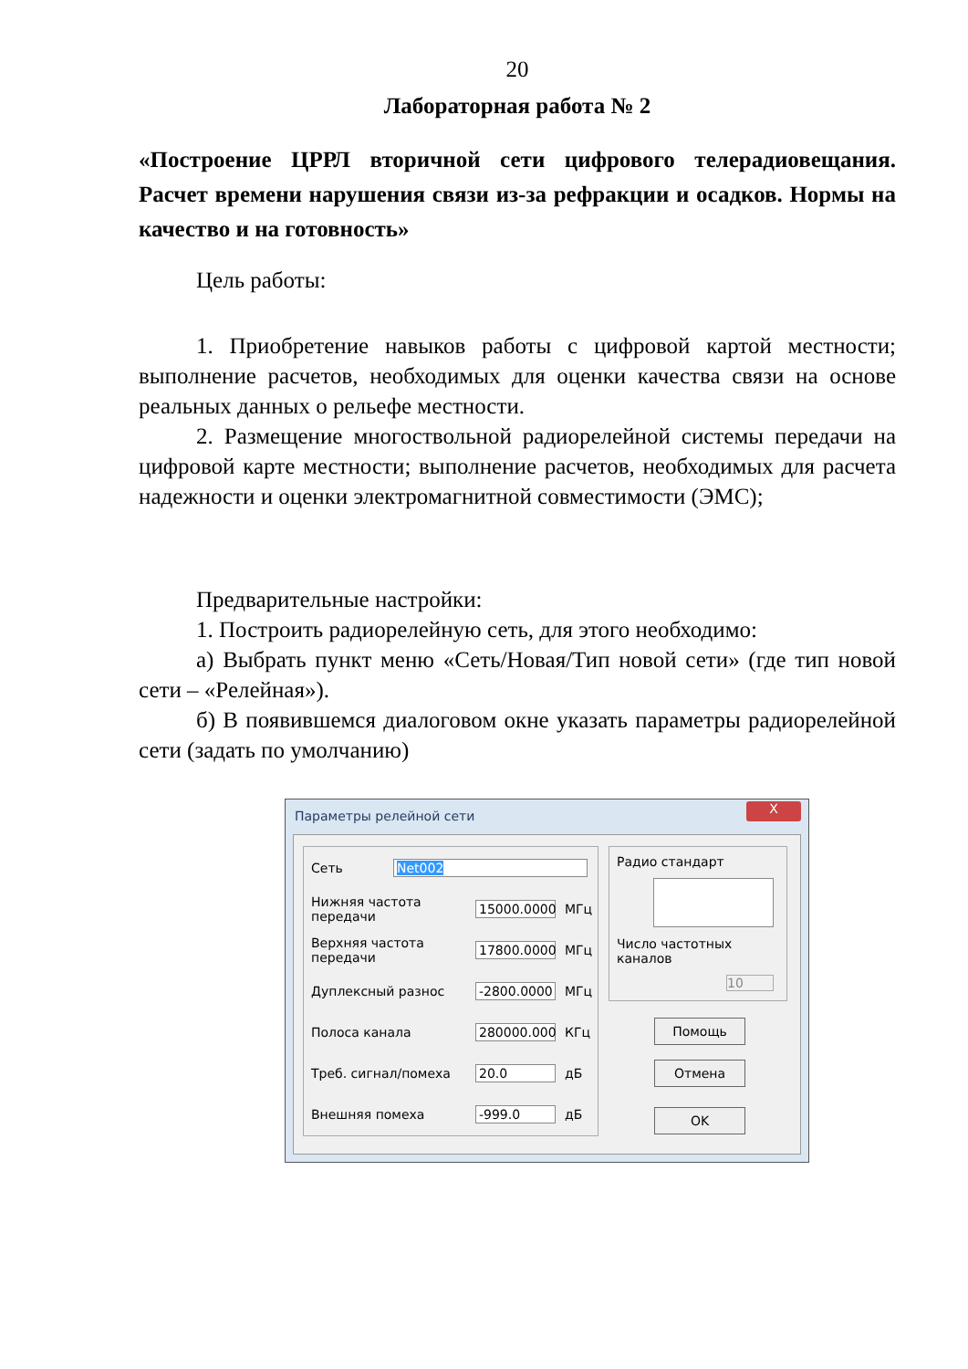20
Лабораторная работа № 2
«Построение ЦРРЛ вторичной сети цифрового телерадиовещания. Расчет времени нарушения связи из-за рефракции и осадков. Нормы на качество и на готовность»
Цель работы:
1. Приобретение навыков работы с цифровой картой местности; выполнение расчетов, необходимых для оценки качества связи на основе реальных данных о рельефе местности.
2. Размещение многоствольной радиорелейной системы передачи на цифровой карте местности; выполнение расчетов, необходимых для расчета надежности и оценки электромагнитной совместимости (ЭМС);
Предварительные настройки:
1. Построить радиорелейную сеть, для этого необходимо:
а) Выбрать пункт меню «Сеть/Новая/Тип новой сети» (где тип новой сети – «Релейная»).
б) В появившемся диалоговом окне указать параметры радиорелейной сети (задать по умолчанию)
Параметры релейной сети
X
Сеть Net002
Нижняя частота передачи 15000.0000 МГц
Верхняя частота передачи 17800.0000 МГц
Дуплексный разнос -2800.0000 МГц
Полоса канала 280000.000 КГц
Треб. сигнал/помеха 20.0 дБ
Внешняя помеха -999.0 дБ
Радио стандарт
Число частотных каналов
10
Помощь
Отмена
OK